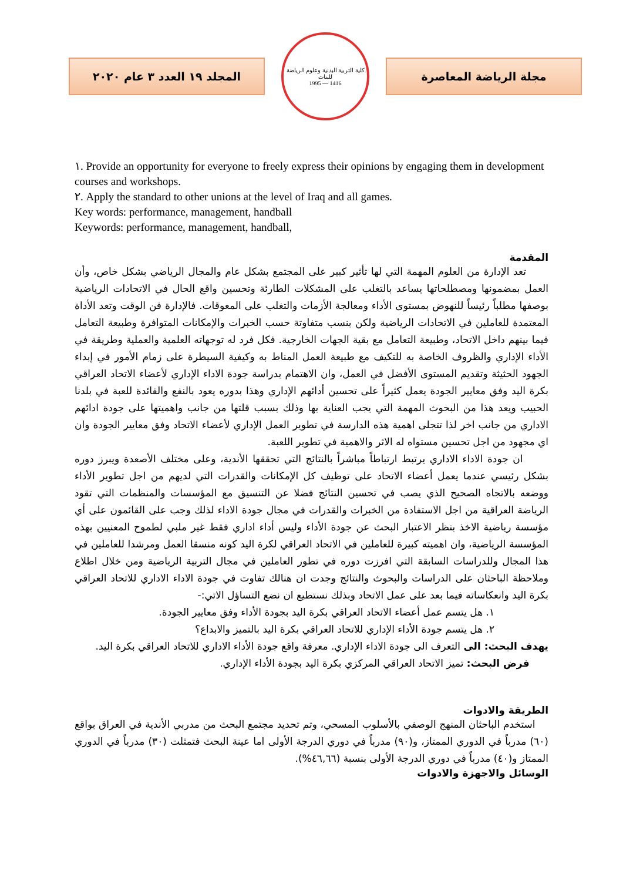المجلد ١٩ العدد ٣ عام ٢٠٢٠
كلية التربية البدنية وعلوم الرياضة للبنات
1995 — 1416
مجلة الرياضة المعاصرة
١. Provide an opportunity for everyone to freely express their opinions by engaging them in development courses and workshops.
٢. Apply the standard to other unions at the level of Iraq and all games.
Key words: performance, management, handball
Keywords: performance, management, handball,
المقدمة
تعد الإدارة من العلوم المهمة التي لها تأثير كبير على المجتمع بشكل عام والمجال الرياضي بشكل خاص، وأن العمل بمضمونها ومصطلحاتها يساعد بالتغلب على المشكلات الطارئة وتحسين واقع الحال في الاتحادات الرياضية بوصفها مطلباً رئيساً للنهوض بمستوى الأداء ومعالجة الأزمات والتغلب على المعوقات. فالإدارة فن الوقت وتعد الأداة المعتمدة للعاملين في الاتحادات الرياضية ولكن بنسب متفاوتة حسب الخبرات والإمكانات المتوافرة وطبيعة التعامل فيما بينهم داخل الاتحاد، وطبيعة التعامل مع بقية الجهات الخارجية. فكل فرد له توجهاته العلمية والعملية وطريقة في الأداء الإداري والظروف الخاصة به للتكيف مع طبيعة العمل المناط به وكيفية السيطرة على زمام الأمور في إبداء الجهود الحثيثة وتقديم المستوى الأفضل في العمل، وان الاهتمام بدراسة جودة الاداء الإداري لأعضاء الاتحاد العراقي بكرة اليد وفق معايير الجودة يعمل كثيراً على تحسين أدائهم الإداري وهذا بدوره يعود بالنفع والفائدة للعبة في بلدنا الحبيب ويعد هذا من البحوث المهمة التي يجب العناية بها وذلك بسبب قلتها من جانب واهميتها على جودة ادائهم الاداري من جانب اخر لذا تتجلى اهمية هذه الدارسة في تطوير العمل الإداري لأعضاء الاتحاد وفق معايير الجودة وان اي مجهود من اجل تحسين مستواه له الاثر والاهمية في تطوير اللعبة.
ان جودة الاداء الاداري يرتبط ارتباطاً مباشراً بالنتائج التي تحققها الأندية، وعلى مختلف الأصعدة ويبرز دوره بشكل رئيسي عندما يعمل أعضاء الاتحاد على توظيف كل الإمكانات والقدرات التي لديهم من اجل تطوير الأداء ووضعه بالاتجاه الصحيح الذي يصب في تحسين النتائج فضلا عن التنسيق مع المؤسسات والمنظمات التي تقود الرياضة العراقية من اجل الاستفادة من الخبرات والقدرات في مجال جودة الاداء لذلك وجب على القائمون على أي مؤسسة رياضية الاخذ بنظر الاعتبار البحث عن جودة الأداء وليس أداء اداري فقط غير ملبي لطموح المعنيين بهذه المؤسسة الرياضية، وان اهميته كبيرة للعاملين في الاتحاد العراقي لكرة اليد كونه منسقا العمل ومرشدا للعاملين في هذا المجال وللدراسات السابقة التي افرزت دوره في تطور العاملين في مجال التربية الرياضية ومن خلال اطلاع وملاحظة الباحثان على الدراسات والبحوث والنتائج وجدت ان هنالك تفاوت في جودة الاداء الاداري للاتحاد العراقي بكرة اليد وانعكاساته فيما بعد على عمل الاتحاد وبذلك نستطيع ان نضع التساؤل الاتي:-
١. هل يتسم عمل أعضاء الاتحاد العراقي بكرة اليد بجودة الأداء وفق معايير الجودة.
٢. هل يتسم جودة الأداء الإداري للاتحاد العراقي بكرة اليد بالتميز والابداع؟
يهدف البحث: الى التعرف الى جودة الاداء الإداري. معرفة واقع جودة الأداء الاداري للاتحاد العراقي بكرة اليد.
فرض البحث: تميز الاتحاد العراقي المركزي بكرة اليد بجودة الأداء الإداري.
الطريقة والادوات
استخدم الباحثان المنهج الوصفي بالأسلوب المسحي، وتم تحديد مجتمع البحث من مدربي الأندية في العراق بواقع (٦٠) مدرباً في الدوري الممتاز، و(٩٠) مدرباً في دوري الدرجة الأولى اما عينة البحث فتمثلت (٣٠) مدرباً في الدوري الممتاز و(٤٠) مدرباً في دوري الدرجة الأولى بنسبة (٤٦,٦٦%).
الوسائل والاجهزة والادوات